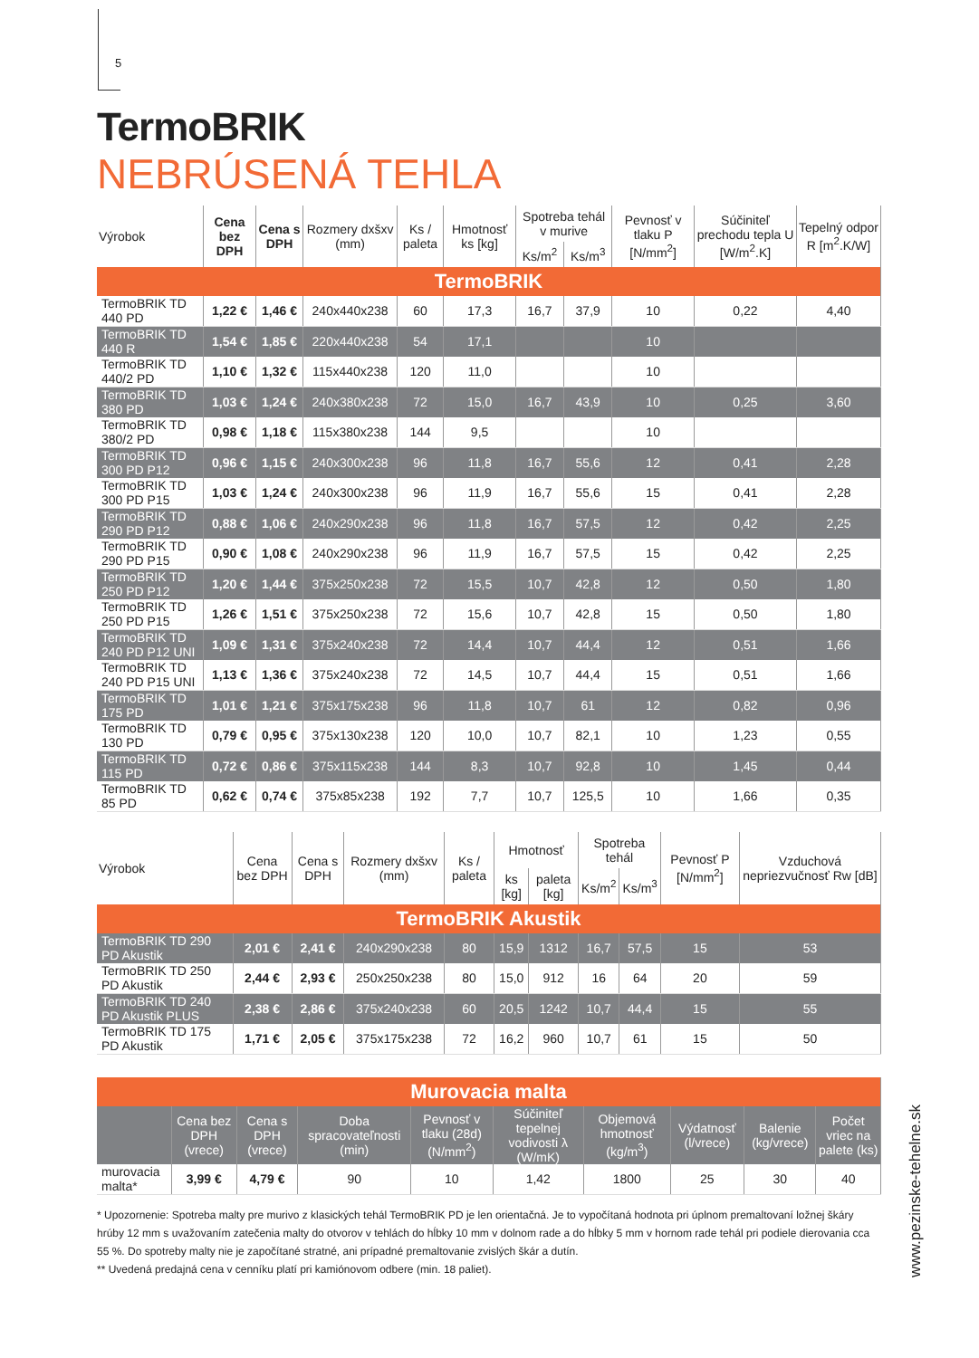5
TermoBRIK
NEBRÚSENÁ TEHLA
| Výrobok | Cena bez DPH | Cena s DPH | Rozmery dxšxv (mm) | Ks / paleta | Hmotnosť ks [kg] | Spotreba tehál v murive | | Pevnosť v tlaku P [N/mm<sup>2</sup>] | Súčiniteľ prechodu tepla U [W/m<sup>2</sup>.K] | Tepelný odpor R [m<sup>2</sup>.K/W] |
| --- | --- | --- | --- | --- | --- | --- | --- | --- | --- | --- |
| | | | | | | Ks/m<sup>2</sup> | Ks/m<sup>3</sup> | | | |
| TermoBRIK | | | | | | | | | | |
| TermoBRIK TD 440 PD | 1,22 € | 1,46 € | 240x440x238 | 60 | 17,3 | 16,7 | 37,9 | 10 | 0,22 | 4,40 |
| TermoBRIK TD 440 R | 1,54 € | 1,85 € | 220x440x238 | 54 | 17,1 | | | 10 | | |
| TermoBRIK TD 440/2 PD | 1,10 € | 1,32 € | 115x440x238 | 120 | 11,0 | | | 10 | | |
| TermoBRIK TD 380 PD | 1,03 € | 1,24 € | 240x380x238 | 72 | 15,0 | 16,7 | 43,9 | 10 | 0,25 | 3,60 |
| TermoBRIK TD 380/2 PD | 0,98 € | 1,18 € | 115x380x238 | 144 | 9,5 | | | 10 | | |
| TermoBRIK TD 300 PD P12 | 0,96 € | 1,15 € | 240x300x238 | 96 | 11,8 | 16,7 | 55,6 | 12 | 0,41 | 2,28 |
| TermoBRIK TD 300 PD P15 | 1,03 € | 1,24 € | 240x300x238 | 96 | 11,9 | 16,7 | 55,6 | 15 | 0,41 | 2,28 |
| TermoBRIK TD 290 PD P12 | 0,88 € | 1,06 € | 240x290x238 | 96 | 11,8 | 16,7 | 57,5 | 12 | 0,42 | 2,25 |
| TermoBRIK TD 290 PD P15 | 0,90 € | 1,08 € | 240x290x238 | 96 | 11,9 | 16,7 | 57,5 | 15 | 0,42 | 2,25 |
| TermoBRIK TD 250 PD P12 | 1,20 € | 1,44 € | 375x250x238 | 72 | 15,5 | 10,7 | 42,8 | 12 | 0,50 | 1,80 |
| TermoBRIK TD 250 PD P15 | 1,26 € | 1,51 € | 375x250x238 | 72 | 15,6 | 10,7 | 42,8 | 15 | 0,50 | 1,80 |
| TermoBRIK TD 240 PD P12 UNI | 1,09 € | 1,31 € | 375x240x238 | 72 | 14,4 | 10,7 | 44,4 | 12 | 0,51 | 1,66 |
| TermoBRIK TD 240 PD P15 UNI | 1,13 € | 1,36 € | 375x240x238 | 72 | 14,5 | 10,7 | 44,4 | 15 | 0,51 | 1,66 |
| TermoBRIK TD 175 PD | 1,01 € | 1,21 € | 375x175x238 | 96 | 11,8 | 10,7 | 61 | 12 | 0,82 | 0,96 |
| TermoBRIK TD 130 PD | 0,79 € | 0,95 € | 375x130x238 | 120 | 10,0 | 10,7 | 82,1 | 10 | 1,23 | 0,55 |
| TermoBRIK TD 115 PD | 0,72 € | 0,86 € | 375x115x238 | 144 | 8,3 | 10,7 | 92,8 | 10 | 1,45 | 0,44 |
| TermoBRIK TD 85 PD | 0,62 € | 0,74 € | 375x85x238 | 192 | 7,7 | 10,7 | 125,5 | 10 | 1,66 | 0,35 |
| Výrobok | Cena bez DPH | Cena s DPH | Rozmery dxšxv (mm) | Ks / paleta | Hmotnosť | | Spotreba tehál | | Pevnosť P [N/mm<sup>2</sup>] | Vzduchová nepriezvučnosť Rw [dB] |
| --- | --- | --- | --- | --- | --- | --- | --- | --- | --- | --- |
| | | | | | ks [kg] | paleta [kg] | Ks/m<sup>2</sup> | Ks/m<sup>3</sup> | | |
| TermoBRIK Akustik | | | | | | | | | | |
| TermoBRIK TD 290 PD Akustik | 2,01 € | 2,41 € | 240x290x238 | 80 | 15,9 | 1312 | 16,7 | 57,5 | 15 | 53 |
| TermoBRIK TD 250 PD Akustik | 2,44 € | 2,93 € | 250x250x238 | 80 | 15,0 | 912 | 16 | 64 | 20 | 59 |
| TermoBRIK TD 240 PD Akustik PLUS | 2,38 € | 2,86 € | 375x240x238 | 60 | 20,5 | 1242 | 10,7 | 44,4 | 15 | 55 |
| TermoBRIK TD 175 PD Akustik | 1,71 € | 2,05 € | 375x175x238 | 72 | 16,2 | 960 | 10,7 | 61 | 15 | 50 |
| Murovacia malta | | | | | | | | | |
| | Cena bez DPH (vrece) | Cena s DPH (vrece) | Doba spracovateľnosti (min) | Pevnosť v tlaku (28d) (N/mm<sup>2</sup>) | Súčiniteľ tepelnej vodivosti λ (W/mK) | Objemová hmotnosť (kg/m<sup>3</sup>) | Výdatnosť (l/vrece) | Balenie (kg/vrece) | Počet vriec na palete (ks) |
| murovacia malta* | 3,99 € | 4,79 € | 90 | 10 | 1,42 | 1800 | 25 | 30 | 40 |
* Upozornenie: Spotreba malty pre murivo z klasických tehál TermoBRIK PD je len orientačná. Je to vypočítaná hodnota pri úplnom premaltovaní ložnej škáry hrúby 12 mm s uvažovaním zatečenia malty do otvorov v tehlách do hĺbky 10 mm v dolnom rade a do hĺbky 5 mm v hornom rade tehál pri podiele dierovania cca 55 %. Do spotreby malty nie je započítané stratné, ani prípadné premaltovanie zvislých škár a dutín.
** Uvedená predajná cena v cenníku platí pri kamiónovom odbere (min. 18 paliet).
www.pezinske-tehelne.sk